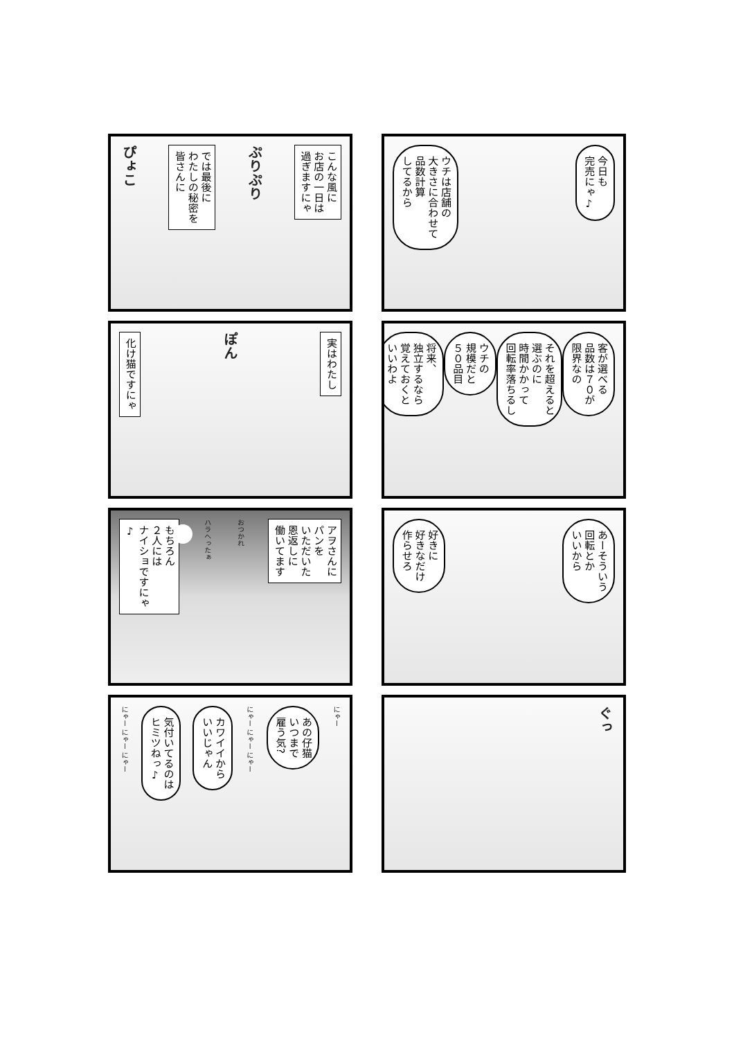今日も
完売にゃ♪
ウチは店舗の
大きさに合わせて
品数計算
してるから
客が選べる
品数は７０が
限界なの
それを超えると
選ぶのに
時間かかって
回転率落ちるし
ウチの
規模だと
５０品目
将来、
独立するなら
覚えておくと
いいわよ
あーそういう
回転とか
いいから
好きに
好きなだけ
作らせろ
ぐっ
こんな風に
お店の一日は
過ぎますにゃ
ぷりぷり
では最後に
わたしの秘密を
皆さんに
ぴょこ
実はわたし
ぽん
化け猫ですにゃ
アヲさんに
パンを
いただいた
恩返しに
働いてます
おつかれ
ハラへったぁ
もちろん
２人には
ナイショですにゃ
♪
にゃー
あの仔猫
いつまで
雇う気?
にゃー にゃー にゃー
カワイイから
いいじゃん
気付いてるのは
ヒミツねっ♪
にゃー にゃー にゃー